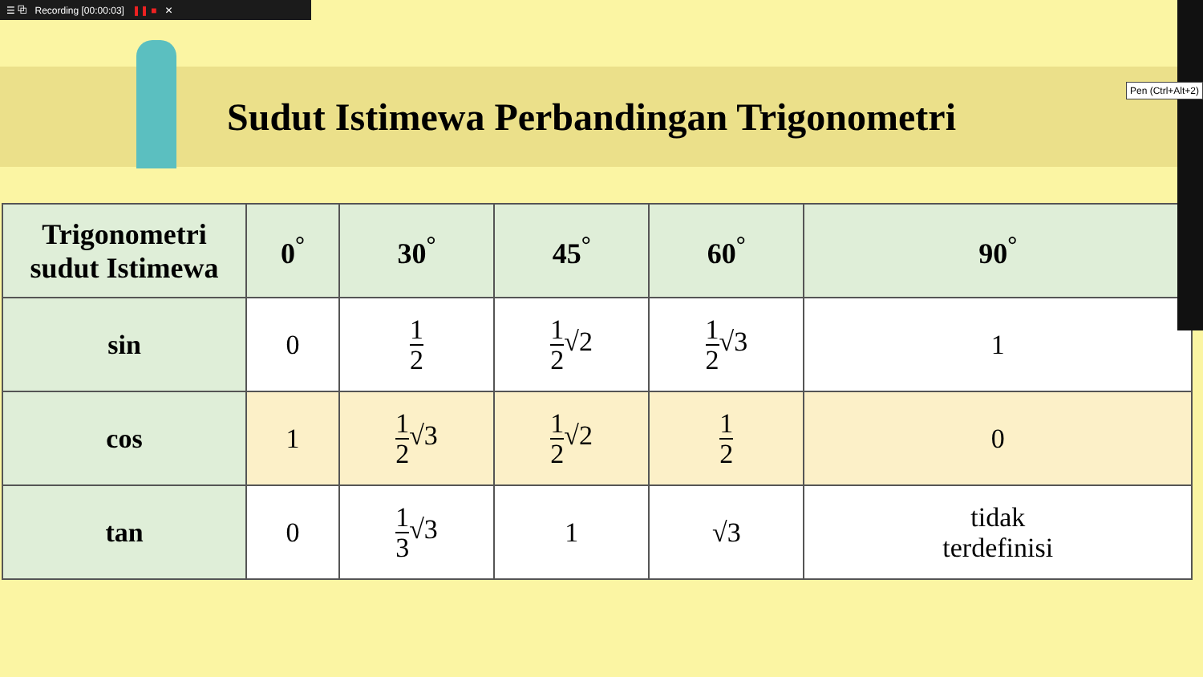☰ ⧉ Recording [00:00:03] ❚❚ ■ ✕
Sudut Istimewa Perbandingan Trigonometri
| Trigonometri sudut Istimewa | 0<sup>°</sup> | 30<sup>°</sup> | 45<sup>°</sup> | 60<sup>°</sup> | 90<sup>°</sup> |
| --- | --- | --- | --- | --- | --- |
| sin | 0 | 1 2 | 1 2 √2 | 1 2 √3 | 1 |
| cos | 1 | 1 2 √3 | 1 2 √2 | 1 2 | 0 |
| tan | 0 | 1 3 √3 | 1 | √3 | tidak terdefinisi |
Pen (Ctrl+Alt+2)